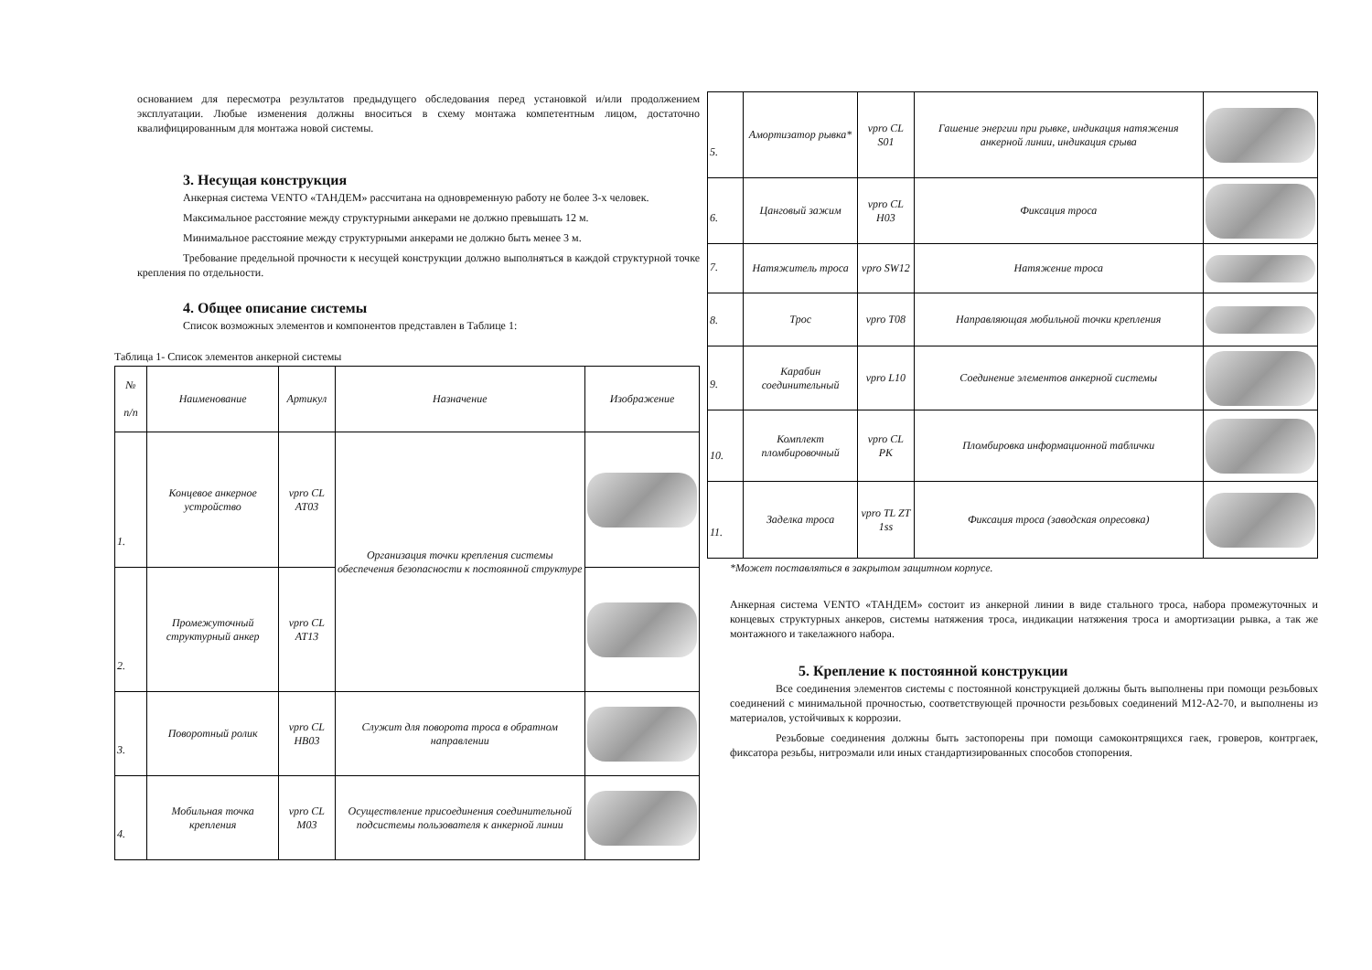основанием для пересмотра результатов предыдущего обследования перед установкой и/или продолжением эксплуатации. Любые изменения должны вноситься в схему монтажа компетентным лицом, достаточно квалифицированным для монтажа новой системы.
3. Несущая конструкция
Анкерная система VENTO «ТАНДЕМ» рассчитана на одновременную работу не более 3-х человек.
Максимальное расстояние между структурными анкерами не должно превышать 12 м.
Минимальное расстояние между структурными анкерами не должно быть менее 3 м.
Требование предельной прочности к несущей конструкции должно выполняться в каждой структурной точке крепления по отдельности.
4. Общее описание системы
Список возможных элементов и компонентов представлен в Таблице 1:
Таблица 1- Список элементов анкерной системы
| № п/п | Наименование | Артикул | Назначение | Изображение |
| --- | --- | --- | --- | --- |
| 1. | Концевое анкерное устройство | vpro CL AT03 | Организация точки крепления системы обеспечения безопасности к постоянной структуре | |
| 2. | Промежуточный структурный анкер | vpro CL AT13 | | |
| 3. | Поворотный ролик | vpro CL HB03 | Служит для поворота троса в обратном направлении | |
| 4. | Мобильная точка крепления | vpro CL M03 | Осуществление присоединения соединительной подсистемы пользователя к анкерной линии | |
| 5. | Амортизатор рывка* | vpro CL S01 | Гашение энергии при рывке, индикация натяжения анкерной линии, индикация срыва | |
| 6. | Цанговый зажим | vpro CL H03 | Фиксация троса | |
| 7. | Натяжитель троса | vpro SW12 | Натяжение троса | |
| 8. | Трос | vpro T08 | Направляющая мобильной точки крепления | |
| 9. | Карабин соединительный | vpro L10 | Соединение элементов анкерной системы | |
| 10. | Комплект пломбировочный | vpro CL PK | Пломбировка информационной таблички | |
| 11. | Заделка троса | vpro TL ZT 1ss | Фиксация троса (заводская опресовка) | |
*Может поставляться в закрытом защитном корпусе.
Анкерная система VENTO «ТАНДЕМ» состоит из анкерной линии в виде стального троса, набора промежуточных и концевых структурных анкеров, системы натяжения троса, индикации натяжения троса и амортизации рывка, а так же монтажного и такелажного набора.
5. Крепление к постоянной конструкции
Все соединения элементов системы с постоянной конструкцией должны быть выполнены при помощи резьбовых соединений с минимальной прочностью, соответствующей прочности резьбовых соединений М12-А2-70, и выполнены из материалов, устойчивых к коррозии.
Резьбовые соединения должны быть застопорены при помощи самоконтрящихся гаек, гроверов, контргаек, фиксатора резьбы, нитроэмали или иных стандартизированных способов стопорения.